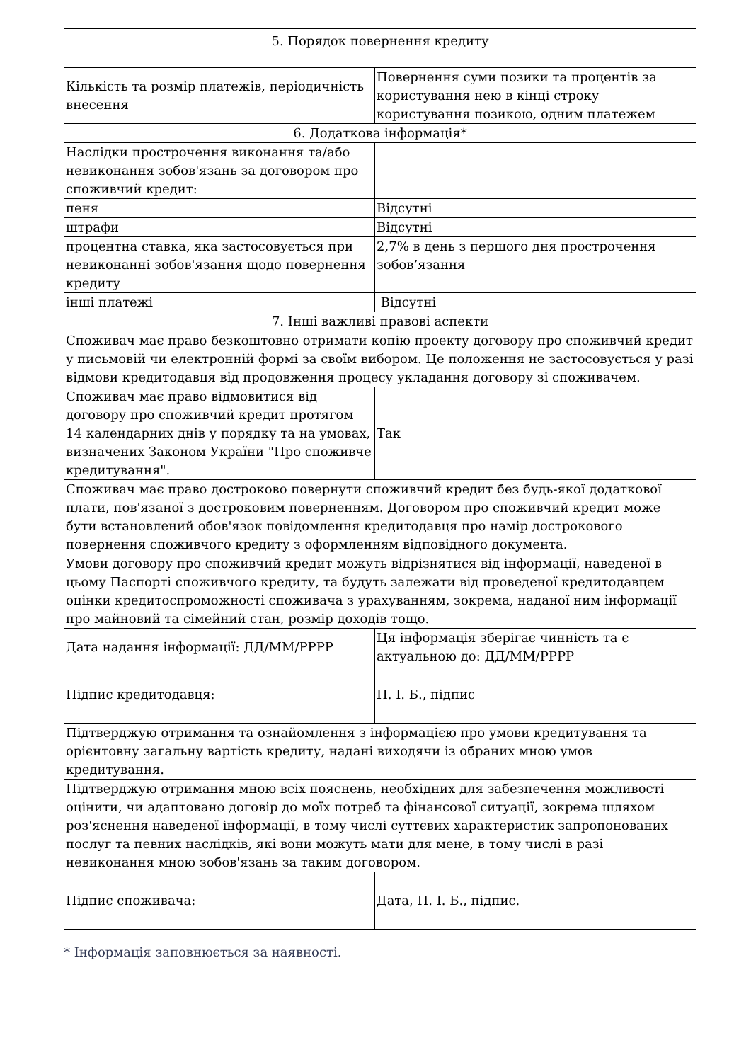| 5. Порядок повернення кредиту | |
| Кількість та розмір платежів, періодичність внесення | Повернення суми позики та процентів за користування нею в кінці строку користування позикою, одним платежем |
| 6. Додаткова інформація* | |
| Наслідки прострочення виконання та/або невиконання зобов'язань за договором про споживчий кредит: | |
| пеня | Відсутні |
| штрафи | Відсутні |
| процентна ставка, яка застосовується при невиконанні зобов'язання щодо повернення кредиту | 2,7% в день з першого дня прострочення зобов’язання |
| інші платежі | Відсутні |
| 7. Інші важливі правові аспекти | |
| Споживач має право безкоштовно отримати копію проекту договору про споживчий кредит у письмовій чи електронній формі за своїм вибором. Це положення не застосовується у разі відмови кредитодавця від продовження процесу укладання договору зі споживачем. | |
| Споживач має право відмовитися від договору про споживчий кредит протягом 14 календарних днів у порядку та на умовах, визначених Законом України "Про споживче кредитування". | Так |
| Споживач має право достроково повернути споживчий кредит без будь-якої додаткової плати, пов'язаної з достроковим поверненням. Договором про споживчий кредит може бути встановлений обов'язок повідомлення кредитодавця про намір дострокового повернення споживчого кредиту з оформленням відповідного документа. | |
| Умови договору про споживчий кредит можуть відрізнятися від інформації, наведеної в цьому Паспорті споживчого кредиту, та будуть залежати від проведеної кредитодавцем оцінки кредитоспроможності споживача з урахуванням, зокрема, наданої ним інформації про майновий та сімейний стан, розмір доходів тощо. | |
| Дата надання інформації: ДД/ММ/РРРР | Ця інформація зберігає чинність та є актуальною до: ДД/ММ/РРРР |
| Підпис кредитодавця: | П. І. Б., підпис |
| Підтверджую отримання та ознайомлення з інформацією про умови кредитування та орієнтовну загальну вартість кредиту, надані виходячи із обраних мною умов кредитування. | |
| Підтверджую отримання мною всіх пояснень, необхідних для забезпечення можливості оцінити, чи адаптовано договір до моїх потреб та фінансової ситуації, зокрема шляхом роз'яснення наведеної інформації, в тому числі суттєвих характеристик запропонованих послуг та певних наслідків, які вони можуть мати для мене, в тому числі в разі невиконання мною зобов'язань за таким договором. | |
| Підпис споживача: | Дата, П. І. Б., підпис. |
* Інформація заповнюється за наявності.